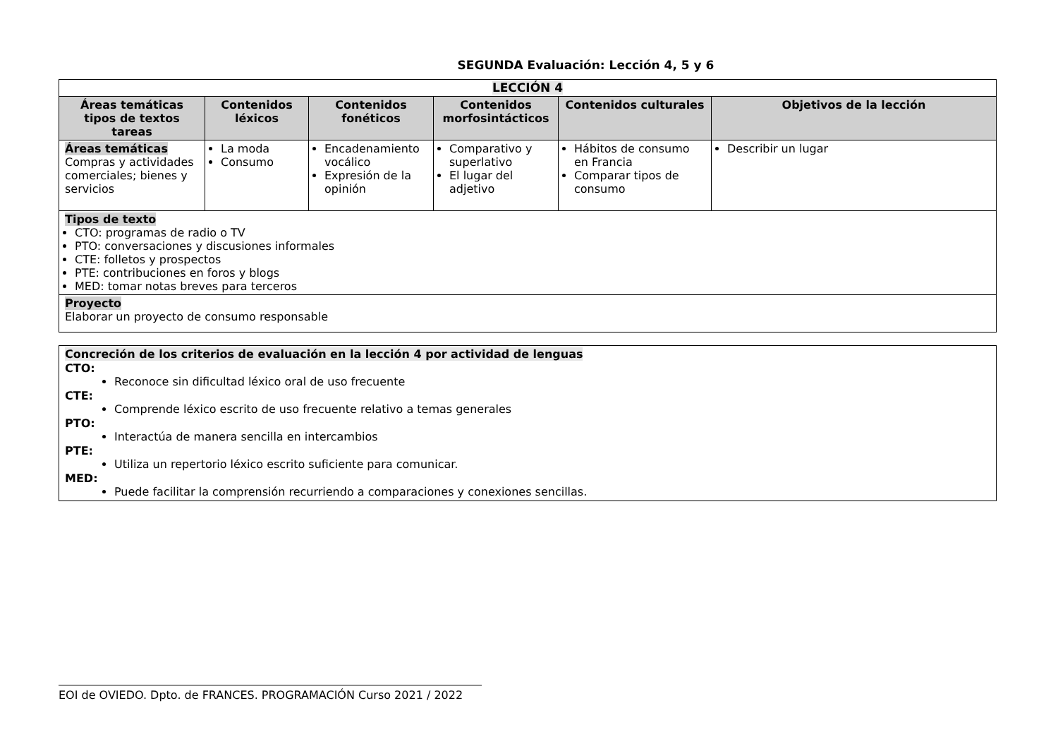SEGUNDA Evaluación: Lección 4, 5 y 6
| LECCIÓN 4 | | | | | |
| Áreas temáticas tipos de textos tareas | Contenidos léxicos | Contenidos fonéticos | Contenidos morfosintácticos | Contenidos culturales | Objetivos de la lección |
| Áreas temáticas Compras y actividades comerciales; bienes y servicios | La moda Consumo | Encadenamiento vocálico Expresión de la opinión | Comparativo y superlativo El lugar del adjetivo | Hábitos de consumo en Francia Comparar tipos de consumo | Describir un lugar |
| Tipos de texto CTO: programas de radio o TV PTO: conversaciones y discusiones informales CTE: folletos y prospectos PTE: contribuciones en foros y blogs MED: tomar notas breves para terceros | | | | | |
| Proyecto Elaborar un proyecto de consumo responsable | | | | | |
Concreción de los criterios de evaluación en la lección 4 por actividad de lenguas
CTO:
Reconoce sin dificultad léxico oral de uso frecuente
CTE:
Comprende léxico escrito de uso frecuente relativo a temas generales
PTO:
Interactúa de manera sencilla en intercambios
PTE:
Utiliza un repertorio léxico escrito suficiente para comunicar.
MED:
Puede facilitar la comprensión recurriendo a comparaciones y conexiones sencillas.
EOI de OVIEDO. Dpto. de FRANCES. PROGRAMACIÓN Curso 2021 / 2022